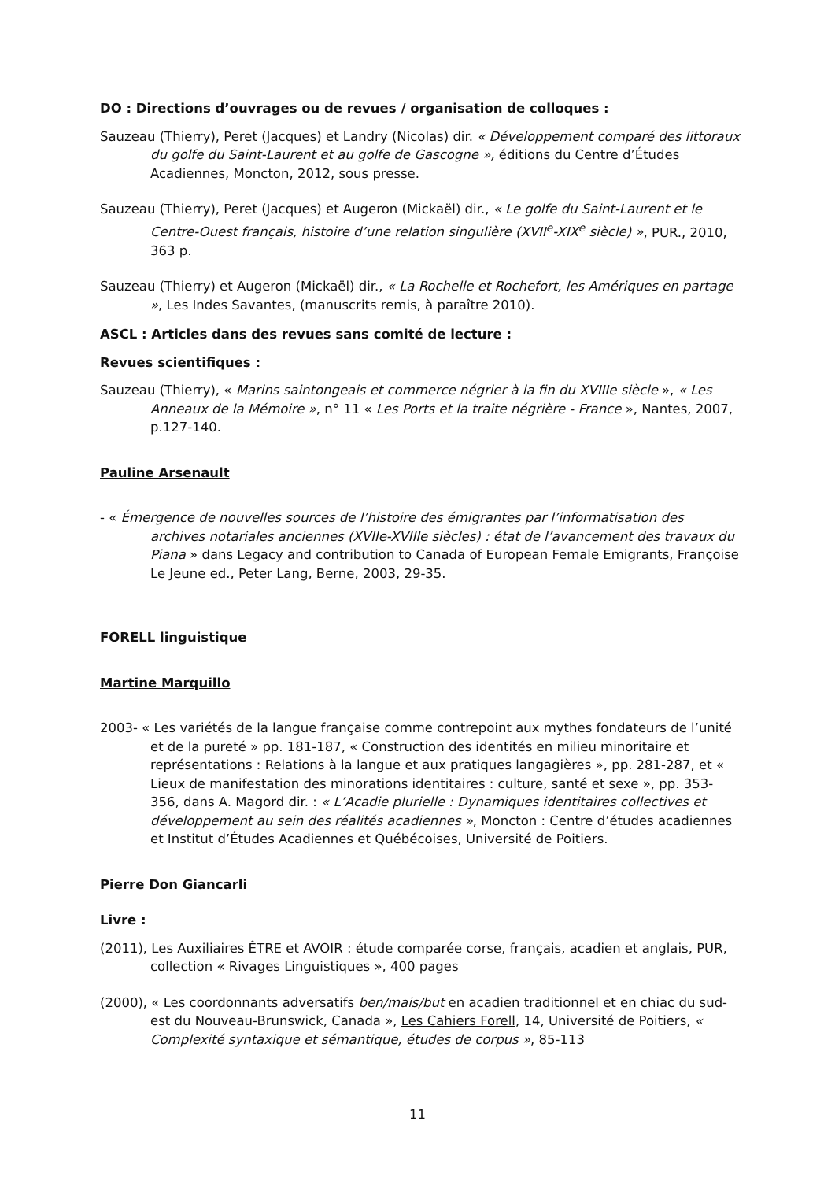DO : Directions d’ouvrages ou de revues / organisation de colloques :
Sauzeau (Thierry), Peret (Jacques) et Landry (Nicolas) dir. « Développement comparé des littoraux du golfe du Saint-Laurent et au golfe de Gascogne », éditions du Centre d’Études Acadiennes, Moncton, 2012, sous presse.
Sauzeau (Thierry), Peret (Jacques) et Augeron (Mickaël) dir., « Le golfe du Saint-Laurent et le Centre-Ouest français, histoire d’une relation singulière (XVII<sup>e</sup>-XIX<sup>e</sup> siècle) », PUR., 2010, 363 p.
Sauzeau (Thierry) et Augeron (Mickaël) dir., « La Rochelle et Rochefort, les Amériques en partage », Les Indes Savantes, (manuscrits remis, à paraître 2010).
ASCL : Articles dans des revues sans comité de lecture :
Revues scientifiques :
Sauzeau (Thierry), « Marins saintongeais et commerce négrier à la fin du XVIIIe siècle », « Les Anneaux de la Mémoire », n° 11 « Les Ports et la traite négrière - France », Nantes, 2007, p.127-140.
Pauline Arsenault
- « Émergence de nouvelles sources de l’histoire des émigrantes par l’informatisation des archives notariales anciennes (XVIIe-XVIIIe siècles) : état de l’avancement des travaux du Piana » dans Legacy and contribution to Canada of European Female Emigrants, Françoise Le Jeune ed., Peter Lang, Berne, 2003, 29-35.
FORELL linguistique
Martine Marquillo
2003- « Les variétés de la langue française comme contrepoint aux mythes fondateurs de l’unité et de la pureté » pp. 181-187, « Construction des identités en milieu minoritaire et représentations : Relations à la langue et aux pratiques langagières », pp. 281-287, et « Lieux de manifestation des minorations identitaires : culture, santé et sexe », pp. 353-356, dans A. Magord dir. : « L’Acadie plurielle : Dynamiques identitaires collectives et développement au sein des réalités acadiennes », Moncton : Centre d’études acadiennes et Institut d’Études Acadiennes et Québécoises, Université de Poitiers.
Pierre Don Giancarli
Livre :
(2011), Les Auxiliaires ÊTRE et AVOIR : étude comparée corse, français, acadien et anglais, PUR, collection « Rivages Linguistiques », 400 pages
(2000), « Les coordonnants adversatifs ben/mais/but en acadien traditionnel et en chiac du sud-est du Nouveau-Brunswick, Canada », Les Cahiers Forell, 14, Université de Poitiers, « Complexité syntaxique et sémantique, études de corpus », 85-113
11